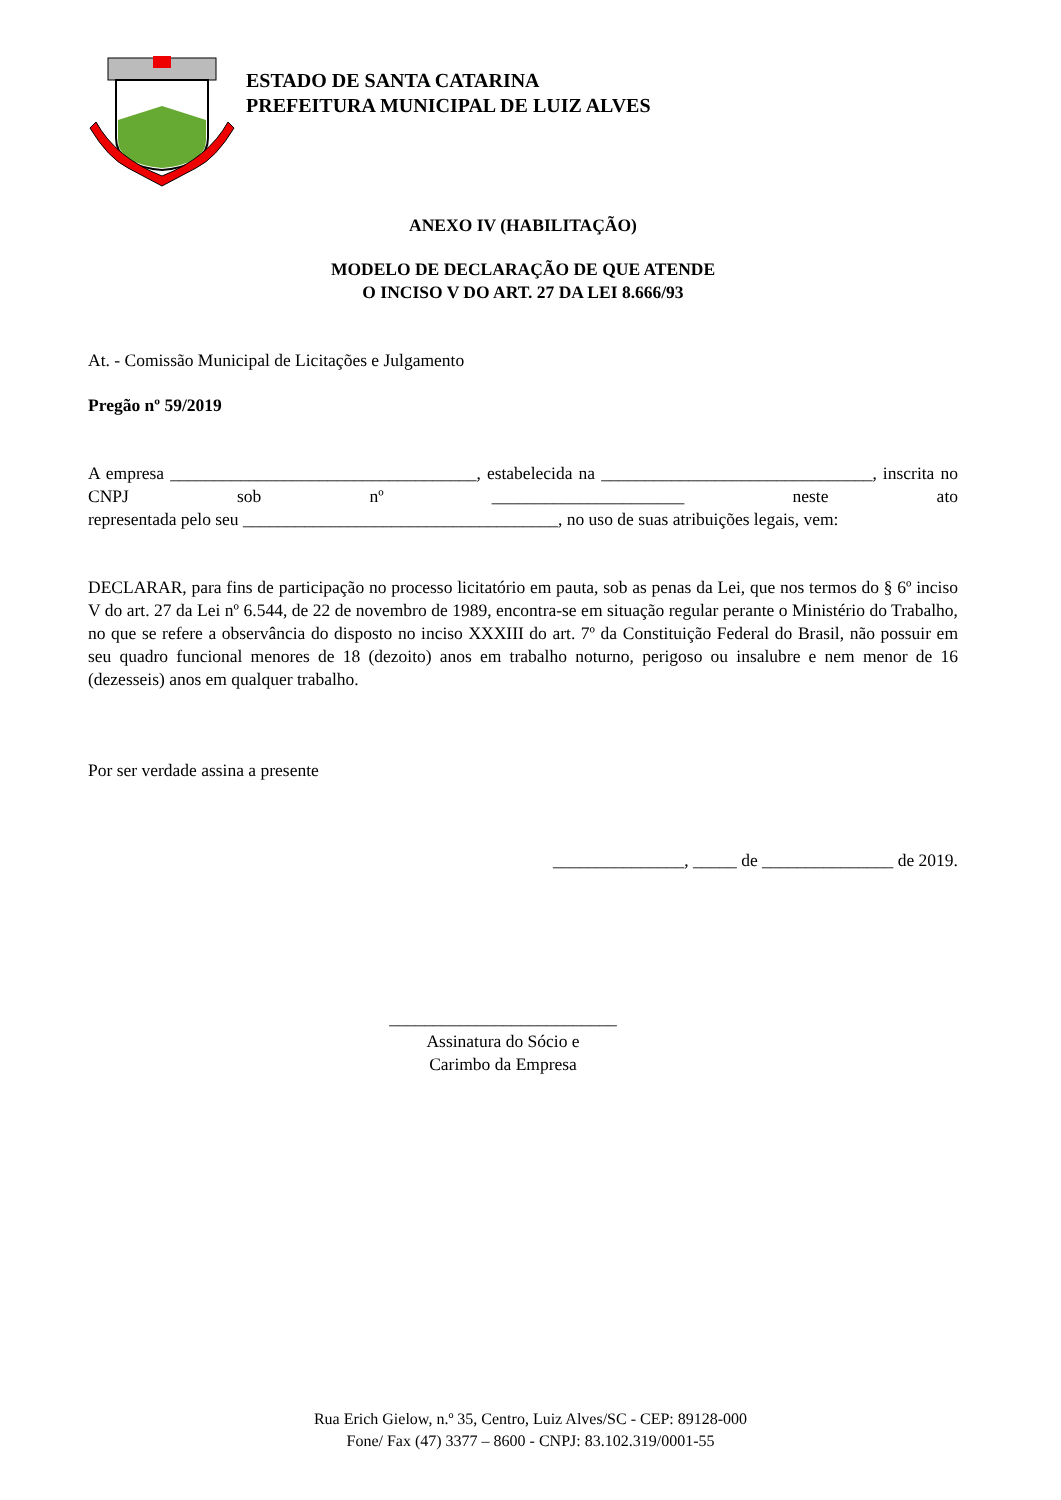ESTADO DE SANTA CATARINA
PREFEITURA MUNICIPAL DE LUIZ ALVES
ANEXO IV (HABILITAÇÃO)
MODELO DE DECLARAÇÃO DE QUE ATENDE
O INCISO V DO ART. 27 DA LEI 8.666/93
At. - Comissão Municipal de Licitações e Julgamento
Pregão nº 59/2019
A empresa ___________________________________, estabelecida na _______________________________, inscrita no CNPJ sob nº ______________________ neste ato
representada pelo seu ____________________________________, no uso de suas atribuições legais, vem:
DECLARAR, para fins de participação no processo licitatório em pauta, sob as penas da Lei, que nos termos do § 6º inciso V do art. 27 da Lei nº 6.544, de 22 de novembro de 1989, encontra-se em situação regular perante o Ministério do Trabalho, no que se refere a observância do disposto no inciso XXXIII do art. 7º da Constituição Federal do Brasil, não possuir em seu quadro funcional menores de 18 (dezoito) anos em trabalho noturno, perigoso ou insalubre e nem menor de 16 (dezesseis) anos em qualquer trabalho.
Por ser verdade assina a presente
_______________, _____ de _______________ de 2019.
__________________________
Assinatura do Sócio e
Carimbo da Empresa
Rua Erich Gielow, n.º 35, Centro, Luiz Alves/SC - CEP: 89128-000
Fone/ Fax (47) 3377 – 8600 - CNPJ: 83.102.319/0001-55